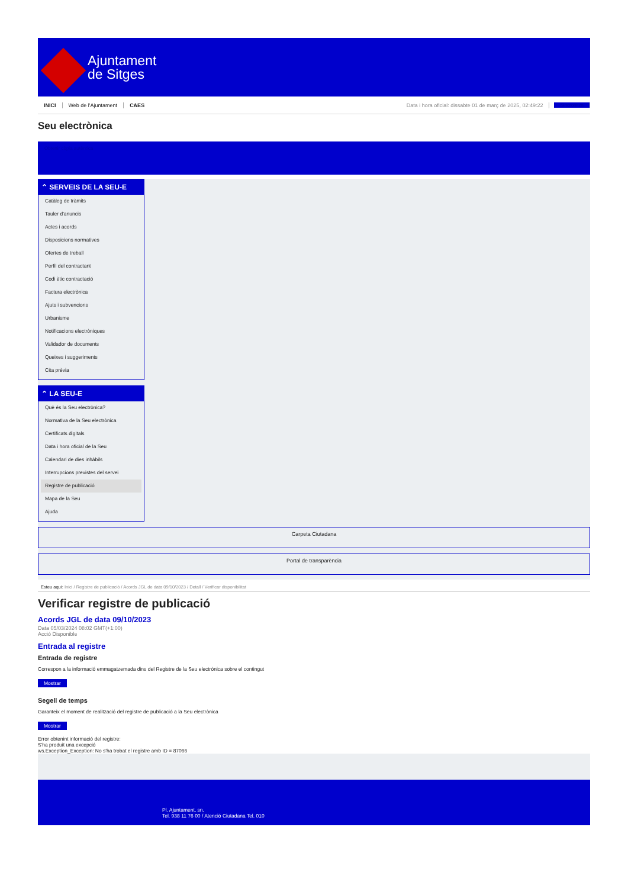Ajuntament
de Sitges
INICI Web de l'Ajuntament CAES Data i hora oficial: dissabte 01 de març de 2025, 02:49:22 Sincronitza
Seu electrònica
Obtenir còpia autèntica
⌃ SERVEIS DE LA SEU-E
Catàleg de tràmits
Tauler d'anuncis
Actes i acords
Disposicions normatives
Ofertes de treball
Perfil del contractant
Codi ètic contractació
Factura electrònica
Ajuts i subvencions
Urbanisme
Notificacions electròniques
Validador de documents
Queixes i suggeriments
Cita prèvia
⌃ LA SEU-E
Què és la Seu electrònica?
Normativa de la Seu electrònica
Certificats digitals
Data i hora oficial de la Seu
Calendari de dies inhàbils
Interrupcions previstes del servei
Registre de publicació
Mapa de la Seu
Ajuda
Carpeta Ciutadana
Portal de transparència
Esteu aquí: Inici / Registre de publicació / Acords JGL de data 09/10/2023 / Detall / Verificar disponibilitat
Verificar registre de publicació
Acords JGL de data 09/10/2023
Data 05/03/2024 08:02 GMT(+1:00)
Acció Disponible
Entrada al registre
Entrada de registre
Correspon a la informació emmagatzemada dins del Registre de la Seu electrònica sobre el contingut
Mostrar
Segell de temps
Garanteix el moment de realització del registre de publicació a la Seu electrònica
Mostrar
Error obtenint informació del registre:
S'ha produit una excepció
ws.Exception_Exception: No s'ha trobat el registre amb ID = 87066
Pl. Ajuntament, sn.
Tel. 938 11 76 00 / Atenció Ciutadana Tel. 010